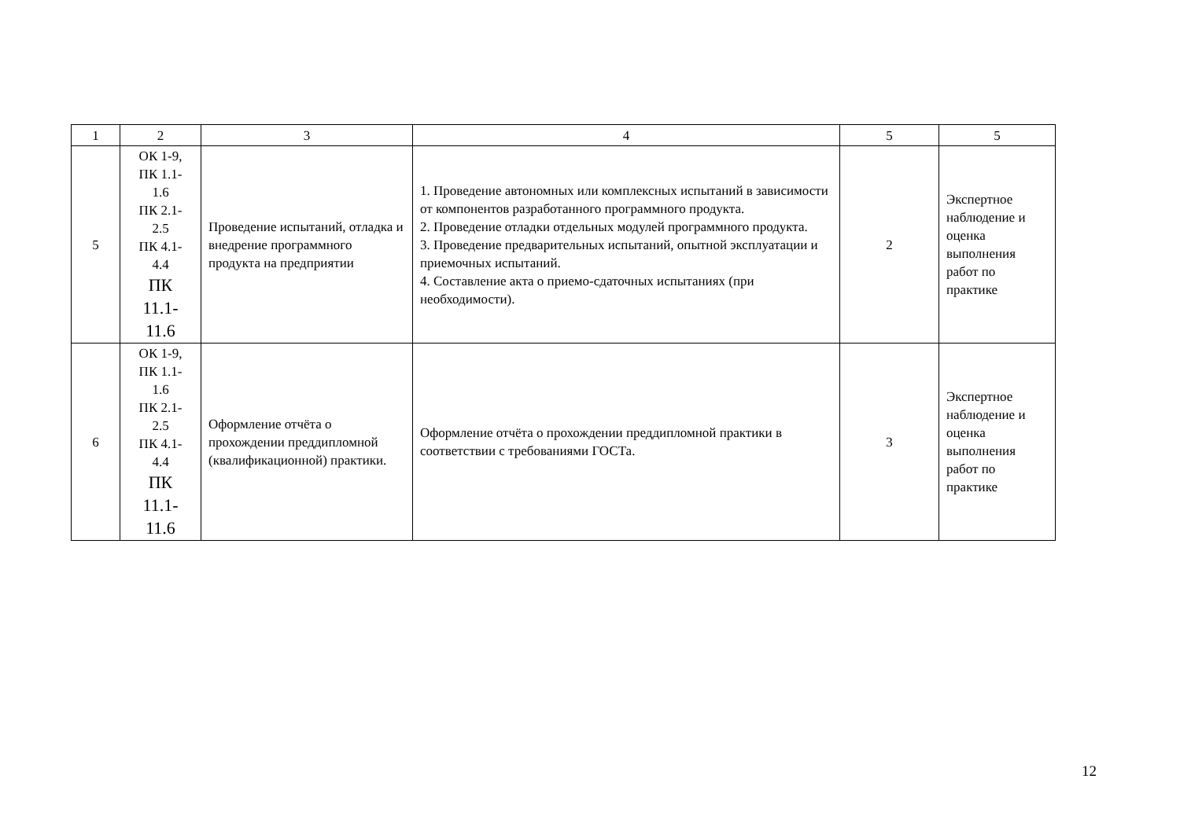| 1 | 2 | 3 | 4 | 5 | 5 |
| --- | --- | --- | --- | --- | --- |
| 5 | ОК 1-9, ПК 1.1- 1.6 ПК 2.1- 2.5 ПК 4.1- 4.4 ПК 11.1- 11.6 | Проведение испытаний, отладка и внедрение программного продукта на предприятии | 1. Проведение автономных или комплексных испытаний в зависимости от компонентов разработанного программного продукта. 2. Проведение отладки отдельных модулей программного продукта. 3. Проведение предварительных испытаний, опытной эксплуатации и приемочных испытаний. 4. Составление акта о приемо-сдаточных испытаниях (при необходимости). | 2 | Экспертное наблюдение и оценка выполнения работ по практике |
| 6 | ОК 1-9, ПК 1.1- 1.6 ПК 2.1- 2.5 ПК 4.1- 4.4 ПК 11.1- 11.6 | Оформление отчёта о прохождении преддипломной (квалификационной) практики. | Оформление отчёта о прохождении преддипломной практики в соответствии с требованиями ГОСТа. | 3 | Экспертное наблюдение и оценка выполнения работ по практике |
12